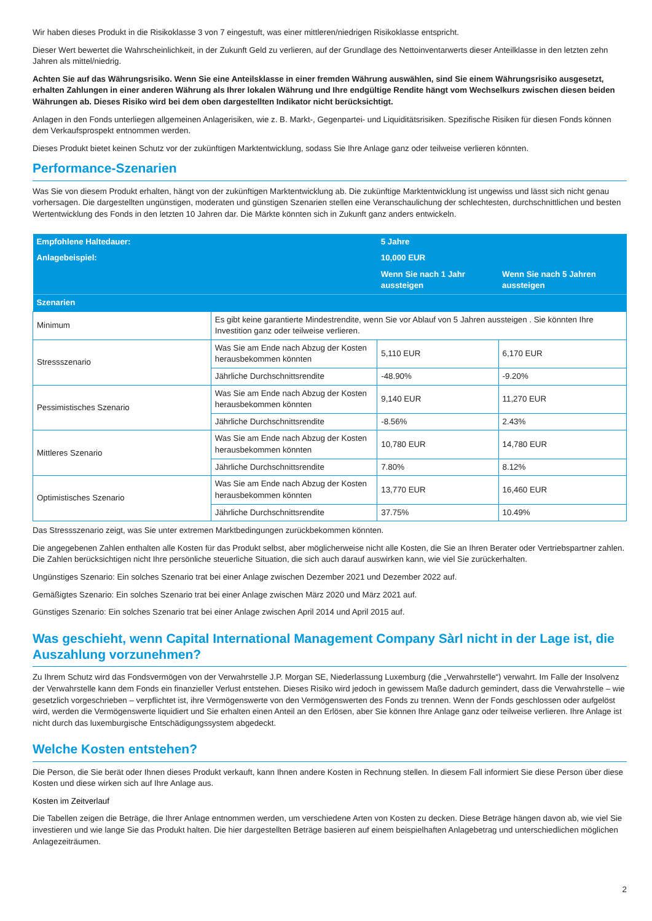Wir haben dieses Produkt in die Risikoklasse 3 von 7 eingestuft, was einer mittleren/niedrigen Risikoklasse entspricht.
Dieser Wert bewertet die Wahrscheinlichkeit, in der Zukunft Geld zu verlieren, auf der Grundlage des Nettoinventarwerts dieser Anteilklasse in den letzten zehn Jahren als mittel/niedrig.
Achten Sie auf das Währungsrisiko. Wenn Sie eine Anteilsklasse in einer fremden Währung auswählen, sind Sie einem Währungsrisiko ausgesetzt, erhalten Zahlungen in einer anderen Währung als Ihrer lokalen Währung und Ihre endgültige Rendite hängt vom Wechselkurs zwischen diesen beiden Währungen ab. Dieses Risiko wird bei dem oben dargestellten Indikator nicht berücksichtigt.
Anlagen in den Fonds unterliegen allgemeinen Anlagerisiken, wie z. B. Markt-, Gegenpartei- und Liquiditätsrisiken. Spezifische Risiken für diesen Fonds können dem Verkaufsprospekt entnommen werden.
Dieses Produkt bietet keinen Schutz vor der zukünftigen Marktentwicklung, sodass Sie Ihre Anlage ganz oder teilweise verlieren könnten.
Performance-Szenarien
Was Sie von diesem Produkt erhalten, hängt von der zukünftigen Marktentwicklung ab. Die zukünftige Marktentwicklung ist ungewiss und lässt sich nicht genau vorhersagen. Die dargestellten ungünstigen, moderaten und günstigen Szenarien stellen eine Veranschaulichung der schlechtesten, durchschnittlichen und besten Wertentwicklung des Fonds in den letzten 10 Jahren dar. Die Märkte könnten sich in Zukunft ganz anders entwickeln.
| Empfohlene Haltedauer: | | 5 Jahre | |
| Anlagebeispiel: | | 10,000 EUR | |
| | | Wenn Sie nach 1 Jahr aussteigen | Wenn Sie nach 5 Jahren aussteigen |
| Szenarien | | | |
| Minimum | Es gibt keine garantierte Mindestrendite, wenn Sie vor Ablauf von 5 Jahren aussteigen . Sie könnten Ihre Investition ganz oder teilweise verlieren. | | |
| Stressszenario | Was Sie am Ende nach Abzug der Kosten herausbekommen könnten | 5,110 EUR | 6,170 EUR |
| | Jährliche Durchschnittsrendite | -48.90% | -9.20% |
| Pessimistisches Szenario | Was Sie am Ende nach Abzug der Kosten herausbekommen könnten | 9,140 EUR | 11,270 EUR |
| | Jährliche Durchschnittsrendite | -8.56% | 2.43% |
| Mittleres Szenario | Was Sie am Ende nach Abzug der Kosten herausbekommen könnten | 10,780 EUR | 14,780 EUR |
| | Jährliche Durchschnittsrendite | 7.80% | 8.12% |
| Optimistisches Szenario | Was Sie am Ende nach Abzug der Kosten herausbekommen könnten | 13,770 EUR | 16,460 EUR |
| | Jährliche Durchschnittsrendite | 37.75% | 10.49% |
Das Stressszenario zeigt, was Sie unter extremen Marktbedingungen zurückbekommen könnten.
Die angegebenen Zahlen enthalten alle Kosten für das Produkt selbst, aber möglicherweise nicht alle Kosten, die Sie an Ihren Berater oder Vertriebspartner zahlen. Die Zahlen berücksichtigen nicht Ihre persönliche steuerliche Situation, die sich auch darauf auswirken kann, wie viel Sie zurückerhalten.
Ungünstiges Szenario: Ein solches Szenario trat bei einer Anlage zwischen Dezember 2021 und Dezember 2022 auf.
Gemäßigtes Szenario: Ein solches Szenario trat bei einer Anlage zwischen März 2020 und März 2021 auf.
Günstiges Szenario: Ein solches Szenario trat bei einer Anlage zwischen April 2014 und April 2015 auf.
Was geschieht, wenn Capital International Management Company Sàrl nicht in der Lage ist, die Auszahlung vorzunehmen?
Zu Ihrem Schutz wird das Fondsvermögen von der Verwahrstelle J.P. Morgan SE, Niederlassung Luxemburg (die „Verwahrstelle“) verwahrt. Im Falle der Insolvenz der Verwahrstelle kann dem Fonds ein finanzieller Verlust entstehen. Dieses Risiko wird jedoch in gewissem Maße dadurch gemindert, dass die Verwahrstelle – wie gesetzlich vorgeschrieben – verpflichtet ist, ihre Vermögenswerte von den Vermögenswerten des Fonds zu trennen. Wenn der Fonds geschlossen oder aufgelöst wird, werden die Vermögenswerte liquidiert und Sie erhalten einen Anteil an den Erlösen, aber Sie können Ihre Anlage ganz oder teilweise verlieren. Ihre Anlage ist nicht durch das luxemburgische Entschädigungssystem abgedeckt.
Welche Kosten entstehen?
Die Person, die Sie berät oder Ihnen dieses Produkt verkauft, kann Ihnen andere Kosten in Rechnung stellen. In diesem Fall informiert Sie diese Person über diese Kosten und diese wirken sich auf Ihre Anlage aus.
Kosten im Zeitverlauf
Die Tabellen zeigen die Beträge, die Ihrer Anlage entnommen werden, um verschiedene Arten von Kosten zu decken. Diese Beträge hängen davon ab, wie viel Sie investieren und wie lange Sie das Produkt halten. Die hier dargestellten Beträge basieren auf einem beispielhaften Anlagebetrag und unterschiedlichen möglichen Anlagezeiträumen.
2